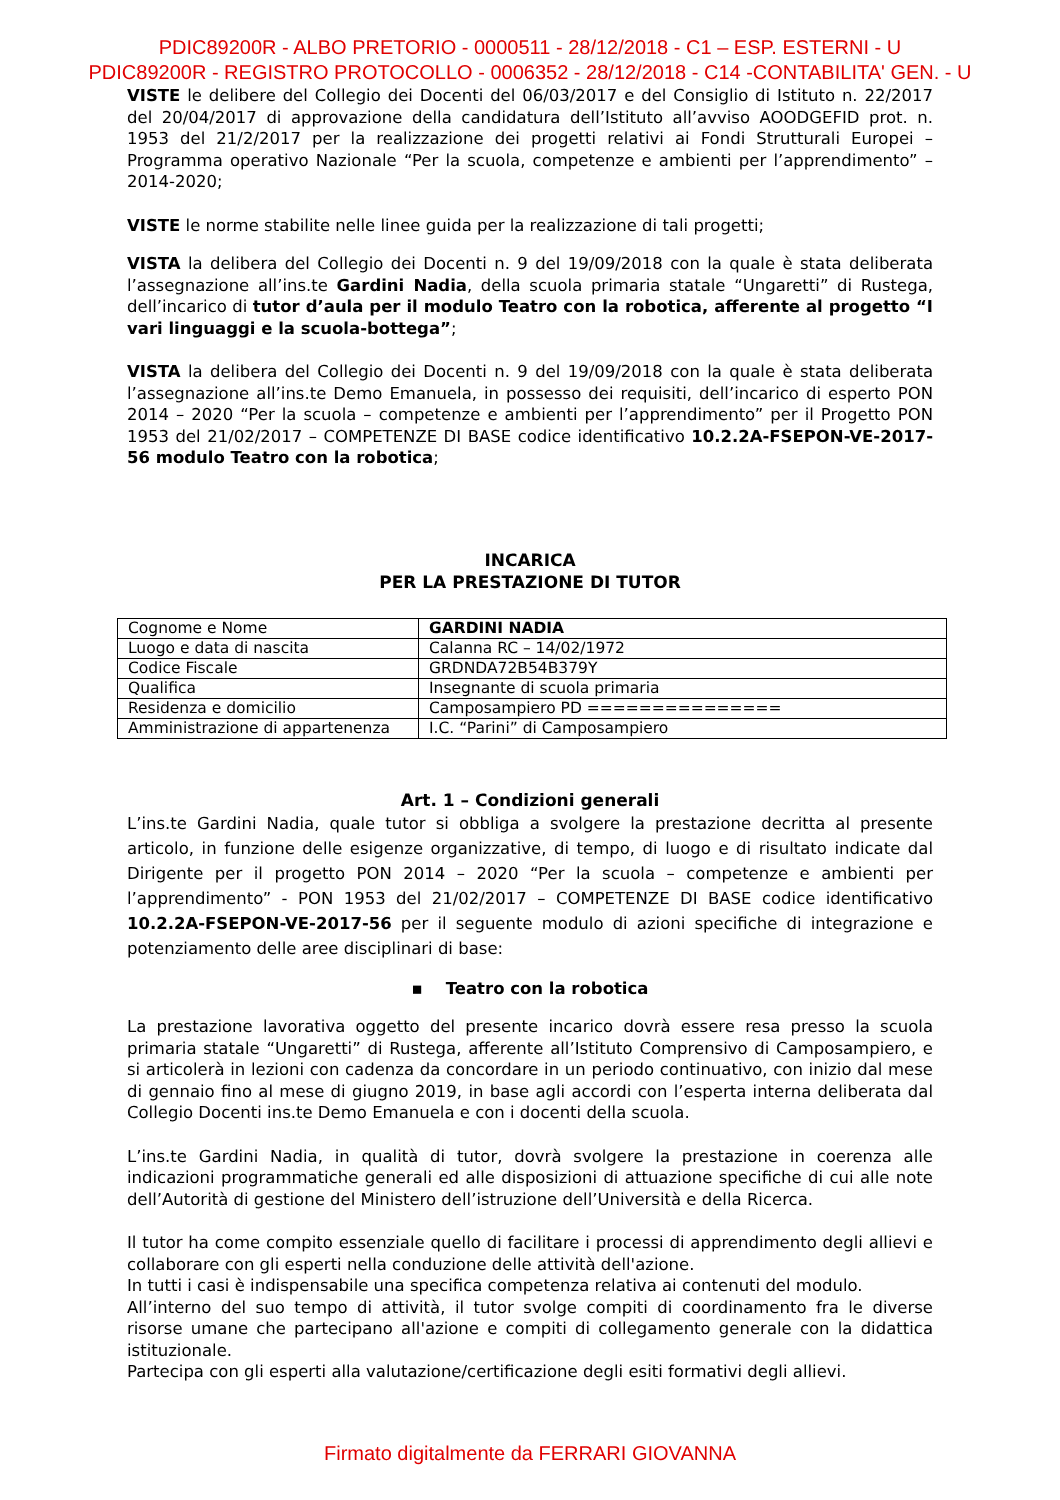PDIC89200R - ALBO PRETORIO - 0000511 - 28/12/2018 - C1 – ESP. ESTERNI - U
PDIC89200R - REGISTRO PROTOCOLLO - 0006352 - 28/12/2018 - C14 -CONTABILITA' GEN. - U
VISTE le delibere del Collegio dei Docenti del 06/03/2017 e del Consiglio di Istituto n. 22/2017 del 20/04/2017 di approvazione della candidatura dell’Istituto all’avviso AOODGEFID prot. n. 1953 del 21/2/2017 per la realizzazione dei progetti relativi ai Fondi Strutturali Europei – Programma operativo Nazionale “Per la scuola, competenze e ambienti per l’apprendimento” – 2014-2020;
VISTE le norme stabilite nelle linee guida per la realizzazione di tali progetti;
VISTA la delibera del Collegio dei Docenti n. 9 del 19/09/2018 con la quale è stata deliberata l’assegnazione all’ins.te Gardini Nadia, della scuola primaria statale “Ungaretti” di Rustega, dell’incarico di tutor d’aula per il modulo Teatro con la robotica, afferente al progetto “I vari linguaggi e la scuola-bottega”;
VISTA la delibera del Collegio dei Docenti n. 9 del 19/09/2018 con la quale è stata deliberata l’assegnazione all’ins.te Demo Emanuela, in possesso dei requisiti, dell’incarico di esperto PON 2014 – 2020 “Per la scuola – competenze e ambienti per l’apprendimento” per il Progetto PON 1953 del 21/02/2017 – COMPETENZE DI BASE codice identificativo 10.2.2A-FSEPON-VE-2017-56 modulo Teatro con la robotica;
INCARICA
PER LA PRESTAZIONE DI TUTOR
| Cognome e Nome | GARDINI NADIA |
| Luogo e data di nascita | Calanna RC – 14/02/1972 |
| Codice Fiscale | GRDNDA72B54B379Y |
| Qualifica | Insegnante di scuola primaria |
| Residenza e domicilio | Camposampiero PD =============== |
| Amministrazione di appartenenza | I.C. “Parini” di Camposampiero |
Art. 1 – Condizioni generali
L’ins.te Gardini Nadia, quale tutor si obbliga a svolgere la prestazione decritta al presente articolo, in funzione delle esigenze organizzative, di tempo, di luogo e di risultato indicate dal Dirigente per il progetto PON 2014 – 2020 “Per la scuola – competenze e ambienti per l’apprendimento” - PON 1953 del 21/02/2017 – COMPETENZE DI BASE codice identificativo 10.2.2A-FSEPON-VE-2017-56 per il seguente modulo di azioni specifiche di integrazione e potenziamento delle aree disciplinari di base:
▪ Teatro con la robotica
La prestazione lavorativa oggetto del presente incarico dovrà essere resa presso la scuola primaria statale “Ungaretti” di Rustega, afferente all’Istituto Comprensivo di Camposampiero, e si articolerà in lezioni con cadenza da concordare in un periodo continuativo, con inizio dal mese di gennaio fino al mese di giugno 2019, in base agli accordi con l’esperta interna deliberata dal Collegio Docenti ins.te Demo Emanuela e con i docenti della scuola.
L’ins.te Gardini Nadia, in qualità di tutor, dovrà svolgere la prestazione in coerenza alle indicazioni programmatiche generali ed alle disposizioni di attuazione specifiche di cui alle note dell’Autorità di gestione del Ministero dell’istruzione dell’Università e della Ricerca.
Il tutor ha come compito essenziale quello di facilitare i processi di apprendimento degli allievi e collaborare con gli esperti nella conduzione delle attività dell'azione.
In tutti i casi è indispensabile una specifica competenza relativa ai contenuti del modulo.
All’interno del suo tempo di attività, il tutor svolge compiti di coordinamento fra le diverse risorse umane che partecipano all'azione e compiti di collegamento generale con la didattica istituzionale.
Partecipa con gli esperti alla valutazione/certificazione degli esiti formativi degli allievi.
Firmato digitalmente da FERRARI GIOVANNA